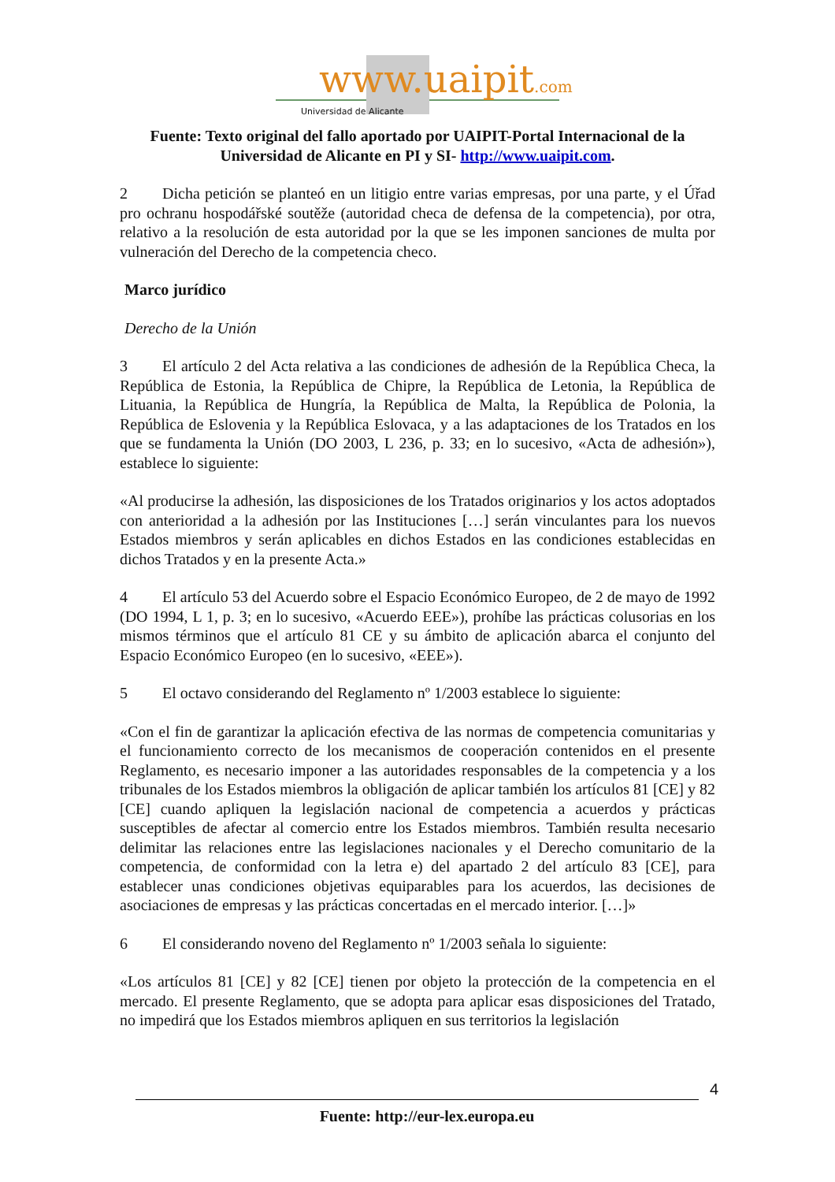www.uaipit.com
Universidad de Alicante
Fuente: Texto original del fallo aportado por UAIPIT-Portal Internacional de la Universidad de Alicante en PI y SI- http://www.uaipit.com.
2 Dicha petición se planteó en un litigio entre varias empresas, por una parte, y el Úřad pro ochranu hospodářské soutěže (autoridad checa de defensa de la competencia), por otra, relativo a la resolución de esta autoridad por la que se les imponen sanciones de multa por vulneración del Derecho de la competencia checo.
Marco jurídico
Derecho de la Unión
3 El artículo 2 del Acta relativa a las condiciones de adhesión de la República Checa, la República de Estonia, la República de Chipre, la República de Letonia, la República de Lituania, la República de Hungría, la República de Malta, la República de Polonia, la República de Eslovenia y la República Eslovaca, y a las adaptaciones de los Tratados en los que se fundamenta la Unión (DO 2003, L 236, p. 33; en lo sucesivo, «Acta de adhesión»), establece lo siguiente:
«Al producirse la adhesión, las disposiciones de los Tratados originarios y los actos adoptados con anterioridad a la adhesión por las Instituciones […] serán vinculantes para los nuevos Estados miembros y serán aplicables en dichos Estados en las condiciones establecidas en dichos Tratados y en la presente Acta.»
4 El artículo 53 del Acuerdo sobre el Espacio Económico Europeo, de 2 de mayo de 1992 (DO 1994, L 1, p. 3; en lo sucesivo, «Acuerdo EEE»), prohíbe las prácticas colusorias en los mismos términos que el artículo 81 CE y su ámbito de aplicación abarca el conjunto del Espacio Económico Europeo (en lo sucesivo, «EEE»).
5 El octavo considerando del Reglamento nº 1/2003 establece lo siguiente:
«Con el fin de garantizar la aplicación efectiva de las normas de competencia comunitarias y el funcionamiento correcto de los mecanismos de cooperación contenidos en el presente Reglamento, es necesario imponer a las autoridades responsables de la competencia y a los tribunales de los Estados miembros la obligación de aplicar también los artículos 81 [CE] y 82 [CE] cuando apliquen la legislación nacional de competencia a acuerdos y prácticas susceptibles de afectar al comercio entre los Estados miembros. También resulta necesario delimitar las relaciones entre las legislaciones nacionales y el Derecho comunitario de la competencia, de conformidad con la letra e) del apartado 2 del artículo 83 [CE], para establecer unas condiciones objetivas equiparables para los acuerdos, las decisiones de asociaciones de empresas y las prácticas concertadas en el mercado interior. […]»
6 El considerando noveno del Reglamento nº 1/2003 señala lo siguiente:
«Los artículos 81 [CE] y 82 [CE] tienen por objeto la protección de la competencia en el mercado. El presente Reglamento, que se adopta para aplicar esas disposiciones del Tratado, no impedirá que los Estados miembros apliquen en sus territorios la legislación
4
Fuente: http://eur-lex.europa.eu